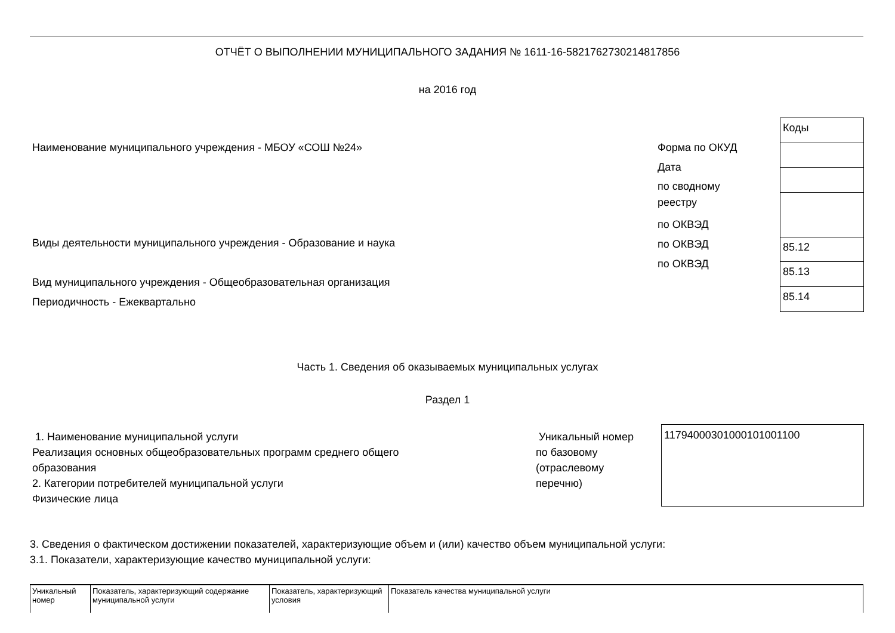ОТЧЁТ О ВЫПОЛНЕНИИ МУНИЦИПАЛЬНОГО ЗАДАНИЯ № 1611-16-5821762730214817856
на 2016 год
Наименование муниципального учреждения - МБОУ «СОШ №24»
Виды деятельности муниципального учреждения - Образование и наука
Вид муниципального учреждения - Общеобразовательная организация
Периодичность - Ежеквартально
Форма по ОКУД
Дата
по сводному
реестру
по ОКВЭД
по ОКВЭД
по ОКВЭД
| Коды |
| 85.12 |
| 85.13 |
| 85.14 |
Часть 1. Сведения об оказываемых муниципальных услугах
Раздел 1
1. Наименование муниципальной услуги
Реализация основных общеобразовательных программ среднего общего
образования
2. Категории потребителей муниципальной услуги
Физические лица
Уникальный номер
по базовому
(отраслевому
перечню)
117940003010001010011​00
3. Сведения о фактическом достижении показателей, характеризующие объем и (или) качество объем муниципальной услуги:
3.1. Показатели, характеризующие качество муниципальной услуги:
| Уникальный номер | Показатель, характеризующий содержание муниципальной услуги | Показатель, характеризующий условия | Показатель качества муниципальной услуги |
| --- | --- | --- | --- |